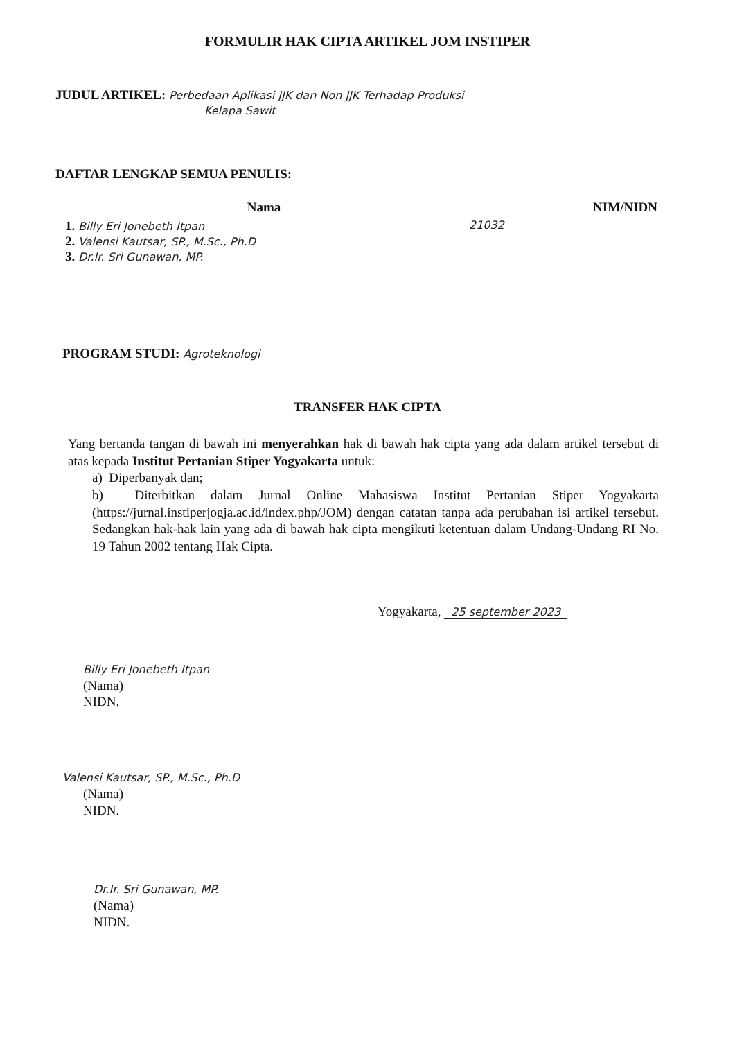FORMULIR HAK CIPTA ARTIKEL JOM INSTIPER
JUDUL ARTIKEL: Perbedaan Aplikasi JJK dan Non JJK Terhadap Produksi
Kelapa Sawit
DAFTAR LENGKAP SEMUA PENULIS:
| Nama | NIM/NIDN |
| --- | --- |
| 1. Billy Eri Jonebeth Itpan 2. Valensi Kautsar, SP., M.Sc., Ph.D 3. Dr.Ir. Sri Gunawan, MP. | 21032 |
PROGRAM STUDI: Agroteknologi
TRANSFER HAK CIPTA
Yang bertanda tangan di bawah ini menyerahkan hak di bawah hak cipta yang ada dalam artikel tersebut di atas kepada Institut Pertanian Stiper Yogyakarta untuk:
a) Diperbanyak dan;
b) Diterbitkan dalam Jurnal Online Mahasiswa Institut Pertanian Stiper Yogyakarta (https://jurnal.instiperjogja.ac.id/index.php/JOM) dengan catatan tanpa ada perubahan isi artikel tersebut. Sedangkan hak-hak lain yang ada di bawah hak cipta mengikuti ketentuan dalam Undang-Undang RI No. 19 Tahun 2002 tentang Hak Cipta.
Yogyakarta, 25 september 2023
Billy Eri Jonebeth Itpan
(Nama)
NIDN.
Valensi Kautsar, SP., M.Sc., Ph.D
(Nama)
NIDN.
Dr.Ir. Sri Gunawan, MP.
(Nama)
NIDN.